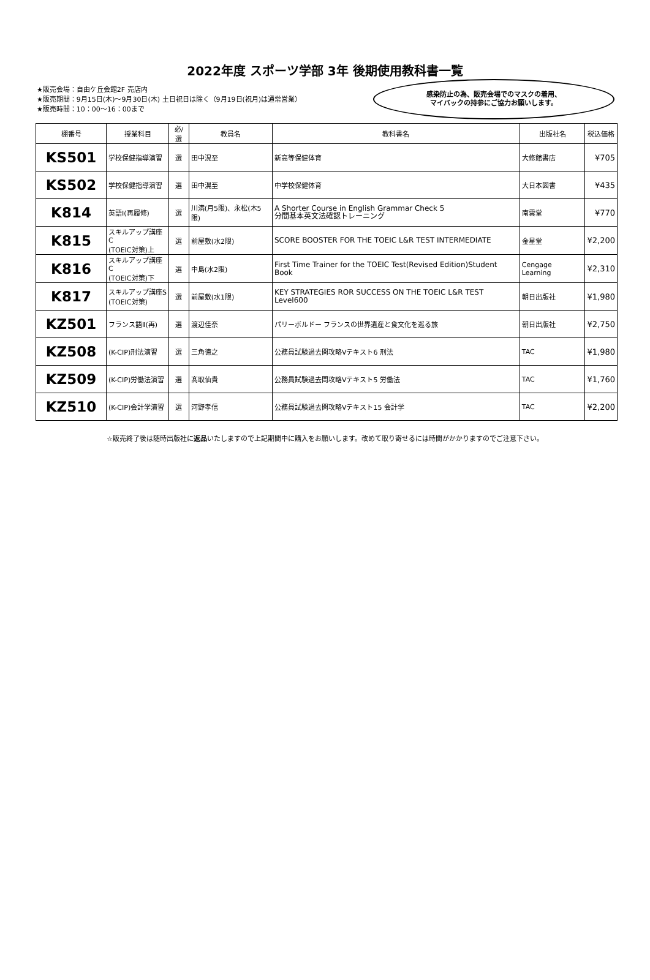2022年度 スポーツ学部 3年 後期使用教科書一覧
★販売会場：自由ケ丘会館2F 売店内
★販売期間：9月15日(木)～9月30日(木) 土日祝日は除く（9月19日(祝月)は通常営業）
★販売時間：10：00～16：00まで
感染防止の為、販売会場でのマスクの着用、
マイバックの持参にご協力お願いします。
| 棚番号 | 授業科目 | 必/選 | 教員名 | 教科書名 | 出版社名 | 税込価格 |
| --- | --- | --- | --- | --- | --- | --- |
| KS501 | 学校保健指導演習 | 選 | 田中滉至 | 新高等保健体育 | 大修館書店 | ¥705 |
| KS502 | 学校保健指導演習 | 選 | 田中滉至 | 中学校保健体育 | 大日本図書 | ¥435 |
| K814 | 英語Ⅰ(再履修) | 選 | 川満(月5限)、永松(木5限) | A Shorter Course in English Grammar Check 5 分間基本英文法確認トレーニング | 南雲堂 | ¥770 |
| K815 | スキルアップ講座C (TOEIC対策)上 | 選 | 前屋敷(水2限) | SCORE BOOSTER FOR THE TOEIC L&R TEST INTERMEDIATE | 金星堂 | ¥2,200 |
| K816 | スキルアップ講座C (TOEIC対策)下 | 選 | 中島(水2限) | First Time Trainer for the TOEIC Test(Revised Edition)Student Book | Cengage Learning | ¥2,310 |
| K817 | スキルアップ講座S (TOEIC対策) | 選 | 前屋敷(水1限) | KEY STRATEGIES ROR SUCCESS ON THE TOEIC L&R TEST Level600 | 朝日出版社 | ¥1,980 |
| KZ501 | フランス語Ⅱ(再) | 選 | 渡辺佳奈 | パリーボルドー フランスの世界遺産と食文化を巡る旅 | 朝日出版社 | ¥2,750 |
| KZ508 | (K-CIP)刑法演習 | 選 | 三角徳之 | 公務員試験過去問攻略Vテキスト6 刑法 | TAC | ¥1,980 |
| KZ509 | (K-CIP)労働法演習 | 選 | 髙取仙貴 | 公務員試験過去問攻略Vテキスト5 労働法 | TAC | ¥1,760 |
| KZ510 | (K-CIP)会計学演習 | 選 | 河野孝信 | 公務員試験過去問攻略Vテキスト15 会計学 | TAC | ¥2,200 |
☆販売終了後は随時出版社に返品いたしますので上記期間中に購入をお願いします。改めて取り寄せるには時間がかかりますのでご注意下さい。